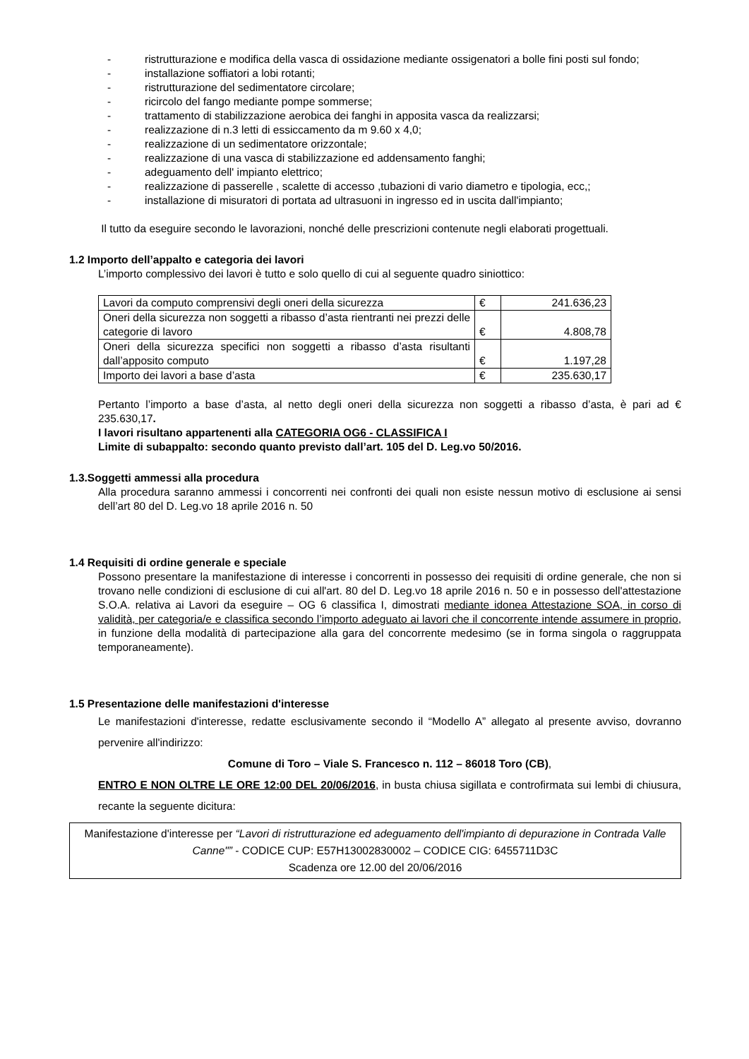- ristrutturazione e modifica della vasca di ossidazione mediante ossigenatori a bolle fini posti sul fondo;
- installazione soffiatori a lobi rotanti;
- ristrutturazione del sedimentatore circolare;
- ricircolo del fango mediante pompe sommerse;
- trattamento di stabilizzazione aerobica dei fanghi in apposita vasca da realizzarsi;
- realizzazione di n.3 letti di essiccamento da m 9.60 x 4,0;
- realizzazione di un sedimentatore orizzontale;
- realizzazione di una vasca di stabilizzazione ed addensamento fanghi;
- adeguamento dell' impianto elettrico;
- realizzazione di passerelle , scalette di accesso ,tubazioni di vario diametro e tipologia, ecc,;
- installazione di misuratori di portata ad ultrasuoni in ingresso ed in uscita dall'impianto;
Il tutto da eseguire secondo le lavorazioni, nonché delle prescrizioni contenute negli elaborati progettuali.
1.2 Importo dell’appalto e categoria dei lavori
L’importo complessivo dei lavori è tutto e solo quello di cui al seguente quadro siniottico:
| Lavori da computo comprensivi degli oneri della sicurezza | € | 241.636,23 |
| Oneri della sicurezza non soggetti a ribasso d’asta rientranti nei prezzi delle categorie di lavoro | € | 4.808,78 |
| Oneri della sicurezza specifici non soggetti a ribasso d’asta risultanti dall’apposito computo | € | 1.197,28 |
| Importo dei lavori a base d’asta | € | 235.630,17 |
Pertanto l’importo a base d’asta, al netto degli oneri della sicurezza non soggetti a ribasso d’asta, è pari ad € 235.630,17.
I lavori risultano appartenenti alla CATEGORIA OG6 - CLASSIFICA I
Limite di subappalto: secondo quanto previsto dall’art. 105 del D. Leg.vo 50/2016.
1.3.Soggetti ammessi alla procedura
Alla procedura saranno ammessi i concorrenti nei confronti dei quali non esiste nessun motivo di esclusione ai sensi dell’art 80 del D. Leg.vo 18 aprile 2016 n. 50
1.4 Requisiti di ordine generale e speciale
Possono presentare la manifestazione di interesse i concorrenti in possesso dei requisiti di ordine generale, che non si trovano nelle condizioni di esclusione di cui all'art. 80 del D. Leg.vo 18 aprile 2016 n. 50 e in possesso dell'attestazione S.O.A. relativa ai Lavori da eseguire – OG 6 classifica I, dimostrati mediante idonea Attestazione SOA, in corso di validità, per categoria/e e classifica secondo l’importo adeguato ai lavori che il concorrente intende assumere in proprio, in funzione della modalità di partecipazione alla gara del concorrente medesimo (se in forma singola o raggruppata temporaneamente).
1.5 Presentazione delle manifestazioni d'interesse
Le manifestazioni d'interesse, redatte esclusivamente secondo il “Modello A” allegato al presente avviso, dovranno pervenire all'indirizzo:
Comune di Toro – Viale S. Francesco n. 112 – 86018 Toro (CB),
ENTRO E NON OLTRE LE ORE 12:00 DEL 20/06/2016, in busta chiusa sigillata e controfirmata sui lembi di chiusura, recante la seguente dicitura:
Manifestazione d'interesse per “Lavori di ristrutturazione ed adeguamento dell'impianto di depurazione in Contrada Valle Canne"” - CODICE CUP: E57H13002830002 – CODICE CIG: 6455711D3C
Scadenza ore 12.00 del 20/06/2016